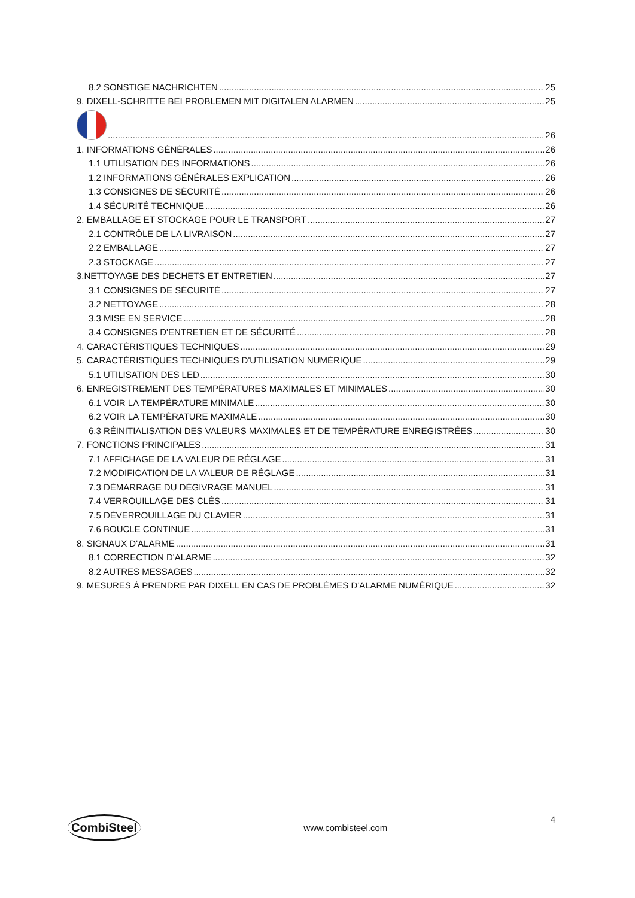8.2 SONSTIGE NACHRICHTEN 25
9. DIXELL-SCHRITTE BEI PROBLEMEN MIT DIGITALEN ALARMEN 25
26
1. INFORMATIONS GÉNÉRALES 26
1.1 UTILISATION DES INFORMATIONS 26
1.2 INFORMATIONS GÉNÉRALES EXPLICATION 26
1.3 CONSIGNES DE SÉCURITÉ 26
1.4 SÉCURITÉ TECHNIQUE 26
2. EMBALLAGE ET STOCKAGE POUR LE TRANSPORT 27
2.1 CONTRÔLE DE LA LIVRAISON 27
2.2 EMBALLAGE 27
2.3 STOCKAGE 27
3.NETTOYAGE DES DECHETS ET ENTRETIEN 27
3.1 CONSIGNES DE SÉCURITÉ 27
3.2 NETTOYAGE 28
3.3 MISE EN SERVICE 28
3.4 CONSIGNES D'ENTRETIEN ET DE SÉCURITÉ 28
4. CARACTÉRISTIQUES TECHNIQUES 29
5. CARACTÉRISTIQUES TECHNIQUES D'UTILISATION NUMÉRIQUE 29
5.1 UTILISATION DES LED 30
6. ENREGISTREMENT DES TEMPÉRATURES MAXIMALES ET MINIMALES 30
6.1 VOIR LA TEMPÉRATURE MINIMALE 30
6.2 VOIR LA TEMPÉRATURE MAXIMALE 30
6.3 RÉINITIALISATION DES VALEURS MAXIMALES ET DE TEMPÉRATURE ENREGISTRÉES 30
7. FONCTIONS PRINCIPALES 31
7.1 AFFICHAGE DE LA VALEUR DE RÉGLAGE 31
7.2 MODIFICATION DE LA VALEUR DE RÉGLAGE 31
7.3 DÉMARRAGE DU DÉGIVRAGE MANUEL 31
7.4 VERROUILLAGE DES CLÉS 31
7.5 DÉVERROUILLAGE DU CLAVIER 31
7.6 BOUCLE CONTINUE 31
8. SIGNAUX D'ALARME 31
8.1 CORRECTION D'ALARME 32
8.2 AUTRES MESSAGES 32
9. MESURES À PRENDRE PAR DIXELL EN CAS DE PROBLÈMES D'ALARME NUMÉRIQUE 32
CombiSteel www.combisteel.com 4